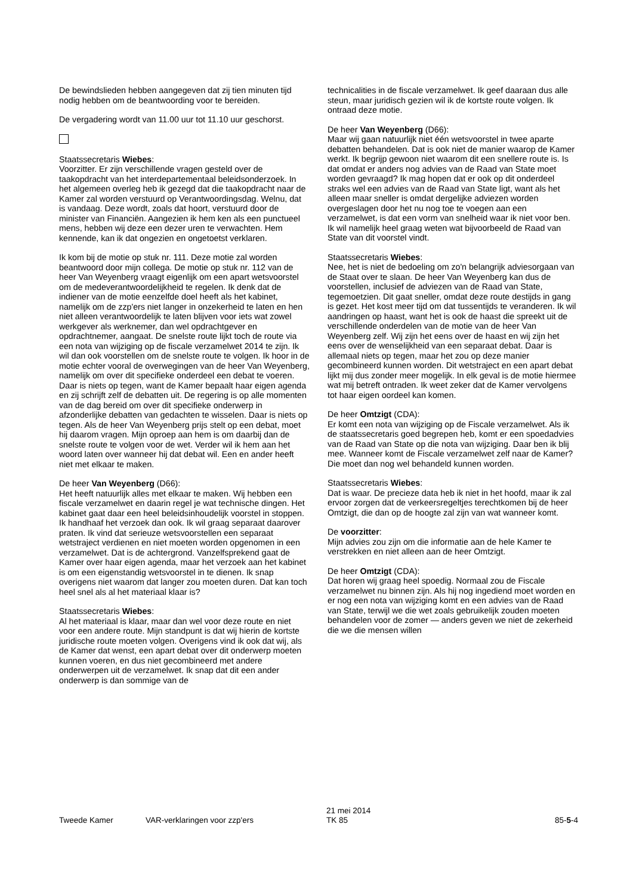De bewindslieden hebben aangegeven dat zij tien minuten tijd nodig hebben om de beantwoording voor te bereiden.
De vergadering wordt van 11.00 uur tot 11.10 uur geschorst.
Staatssecretaris Wiebes:
Voorzitter. Er zijn verschillende vragen gesteld over de taakopdracht van het interdepartementaal beleidsonderzoek. In het algemeen overleg heb ik gezegd dat die taakopdracht naar de Kamer zal worden verstuurd op Verantwoordingsdag. Welnu, dat is vandaag. Deze wordt, zoals dat hoort, verstuurd door de minister van Financiën. Aangezien ik hem ken als een punctueel mens, hebben wij deze een dezer uren te verwachten. Hem kennende, kan ik dat ongezien en ongetoetst verklaren.
Ik kom bij de motie op stuk nr. 111. Deze motie zal worden beantwoord door mijn collega. De motie op stuk nr. 112 van de heer Van Weyenberg vraagt eigenlijk om een apart wetsvoorstel om de medeverantwoordelijkheid te regelen. Ik denk dat de indiener van de motie eenzelfde doel heeft als het kabinet, namelijk om de zzp'ers niet langer in onzekerheid te laten en hen niet alleen verantwoordelijk te laten blijven voor iets wat zowel werkgever als werknemer, dan wel opdrachtgever en opdrachtnemer, aangaat. De snelste route lijkt toch de route via een nota van wijziging op de fiscale verzamelwet 2014 te zijn. Ik wil dan ook voorstellen om de snelste route te volgen. Ik hoor in de motie echter vooral de overwegingen van de heer Van Weyenberg, namelijk om over dit specifieke onderdeel een debat te voeren. Daar is niets op tegen, want de Kamer bepaalt haar eigen agenda en zij schrijft zelf de debatten uit. De regering is op alle momenten van de dag bereid om over dit specifieke onderwerp in afzonderlijke debatten van gedachten te wisselen. Daar is niets op tegen. Als de heer Van Weyenberg prijs stelt op een debat, moet hij daarom vragen. Mijn oproep aan hem is om daarbij dan de snelste route te volgen voor de wet. Verder wil ik hem aan het woord laten over wanneer hij dat debat wil. Een en ander heeft niet met elkaar te maken.
De heer Van Weyenberg (D66):
Het heeft natuurlijk alles met elkaar te maken. Wij hebben een fiscale verzamelwet en daarin regel je wat technische dingen. Het kabinet gaat daar een heel beleidsinhoudelijk voorstel in stoppen. Ik handhaaf het verzoek dan ook. Ik wil graag separaat daarover praten. Ik vind dat serieuze wetsvoorstellen een separaat wetstraject verdienen en niet moeten worden opgenomen in een verzamelwet. Dat is de achtergrond. Vanzelfsprekend gaat de Kamer over haar eigen agenda, maar het verzoek aan het kabinet is om een eigenstandig wetsvoorstel in te dienen. Ik snap overigens niet waarom dat langer zou moeten duren. Dat kan toch heel snel als al het materiaal klaar is?
Staatssecretaris Wiebes:
Al het materiaal is klaar, maar dan wel voor deze route en niet voor een andere route. Mijn standpunt is dat wij hierin de kortste juridische route moeten volgen. Overigens vind ik ook dat wij, als de Kamer dat wenst, een apart debat over dit onderwerp moeten kunnen voeren, en dus niet gecombineerd met andere onderwerpen uit de verzamelwet. Ik snap dat dit een ander onderwerp is dan sommige van de
technicalities in de fiscale verzamelwet. Ik geef daaraan dus alle steun, maar juridisch gezien wil ik de kortste route volgen. Ik ontraad deze motie.
De heer Van Weyenberg (D66):
Maar wij gaan natuurlijk niet één wetsvoorstel in twee aparte debatten behandelen. Dat is ook niet de manier waarop de Kamer werkt. Ik begrijp gewoon niet waarom dit een snellere route is. Is dat omdat er anders nog advies van de Raad van State moet worden gevraagd? Ik mag hopen dat er ook op dit onderdeel straks wel een advies van de Raad van State ligt, want als het alleen maar sneller is omdat dergelijke adviezen worden overgeslagen door het nu nog toe te voegen aan een verzamelwet, is dat een vorm van snelheid waar ik niet voor ben. Ik wil namelijk heel graag weten wat bijvoorbeeld de Raad van State van dit voorstel vindt.
Staatssecretaris Wiebes:
Nee, het is niet de bedoeling om zo'n belangrijk adviesorgaan van de Staat over te slaan. De heer Van Weyenberg kan dus de voorstellen, inclusief de adviezen van de Raad van State, tegemoetzien. Dit gaat sneller, omdat deze route destijds in gang is gezet. Het kost meer tijd om dat tussentijds te veranderen. Ik wil aandringen op haast, want het is ook de haast die spreekt uit de verschillende onderdelen van de motie van de heer Van Weyenberg zelf. Wij zijn het eens over de haast en wij zijn het eens over de wenselijkheid van een separaat debat. Daar is allemaal niets op tegen, maar het zou op deze manier gecombineerd kunnen worden. Dit wetstraject en een apart debat lijkt mij dus zonder meer mogelijk. In elk geval is de motie hiermee wat mij betreft ontraden. Ik weet zeker dat de Kamer vervolgens tot haar eigen oordeel kan komen.
De heer Omtzigt (CDA):
Er komt een nota van wijziging op de Fiscale verzamelwet. Als ik de staatssecretaris goed begrepen heb, komt er een spoedadvies van de Raad van State op die nota van wijziging. Daar ben ik blij mee. Wanneer komt de Fiscale verzamelwet zelf naar de Kamer? Die moet dan nog wel behandeld kunnen worden.
Staatssecretaris Wiebes:
Dat is waar. De precieze data heb ik niet in het hoofd, maar ik zal ervoor zorgen dat de verkeersregeltjes terechtkomen bij de heer Omtzigt, die dan op de hoogte zal zijn van wat wanneer komt.
De voorzitter:
Mijn advies zou zijn om die informatie aan de hele Kamer te verstrekken en niet alleen aan de heer Omtzigt.
De heer Omtzigt (CDA):
Dat horen wij graag heel spoedig. Normaal zou de Fiscale verzamelwet nu binnen zijn. Als hij nog ingediend moet worden en er nog een nota van wijziging komt en een advies van de Raad van State, terwijl we die wet zoals gebruikelijk zouden moeten behandelen voor de zomer — anders geven we niet de zekerheid die we die mensen willen
Tweede Kamer VAR-verklaringen voor zzp'ers
21 mei 2014
TK 85
85-5-4